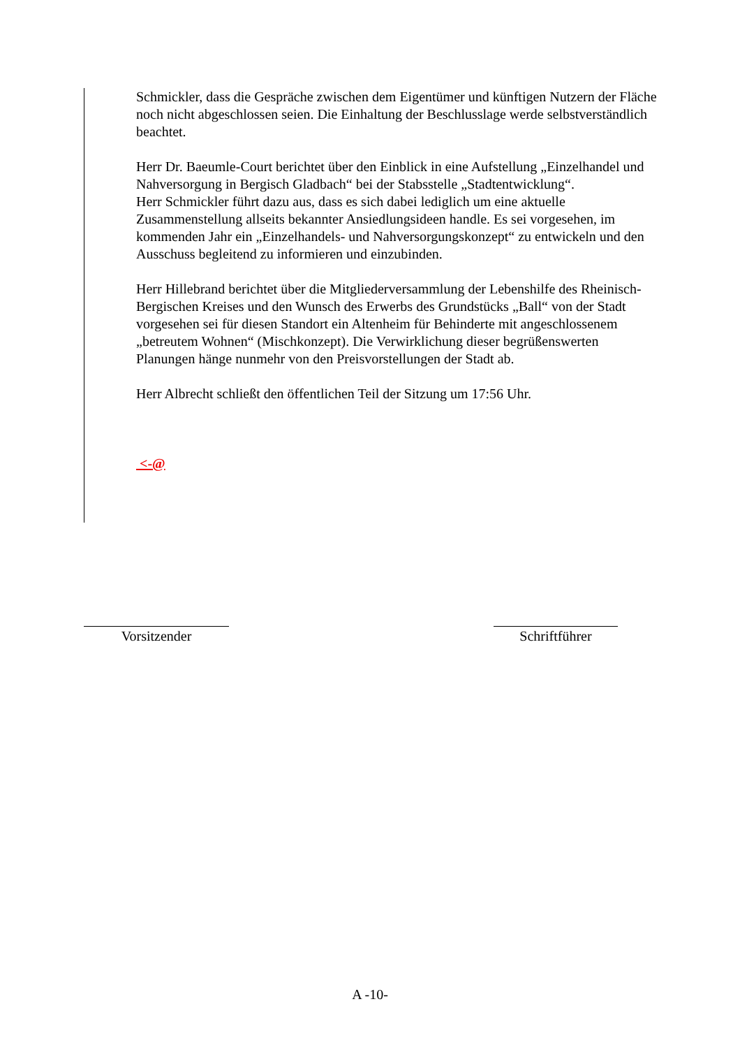Schmickler, dass die Gespräche zwischen dem Eigentümer und künftigen Nutzern der Fläche noch nicht abgeschlossen seien. Die Einhaltung der Beschlusslage werde selbstverständlich beachtet.
Herr Dr. Baeumle-Court berichtet über den Einblick in eine Aufstellung „Einzelhandel und Nahversorgung in Bergisch Gladbach“ bei der Stabsstelle „Stadtentwicklung“.
Herr Schmickler führt dazu aus, dass es sich dabei lediglich um eine aktuelle Zusammenstellung allseits bekannter Ansiedlungsideen handle. Es sei vorgesehen, im kommenden Jahr ein „Einzelhandels- und Nahversorgungskonzept“ zu entwickeln und den Ausschuss begleitend zu informieren und einzubinden.
Herr Hillebrand berichtet über die Mitgliederversammlung der Lebenshilfe des Rheinisch-Bergischen Kreises und den Wunsch des Erwerbs des Grundstücks „Ball“ von der Stadt vorgesehen sei für diesen Standort ein Altenheim für Behinderte mit angeschlossenem „betreutem Wohnen“ (Mischkonzept). Die Verwirklichung dieser begrüßenswerten Planungen hänge nunmehr von den Preisvorstellungen der Stadt ab.
Herr Albrecht schließt den öffentlichen Teil der Sitzung um 17:56 Uhr.
<-@
Vorsitzender Schriftführer
A -10-